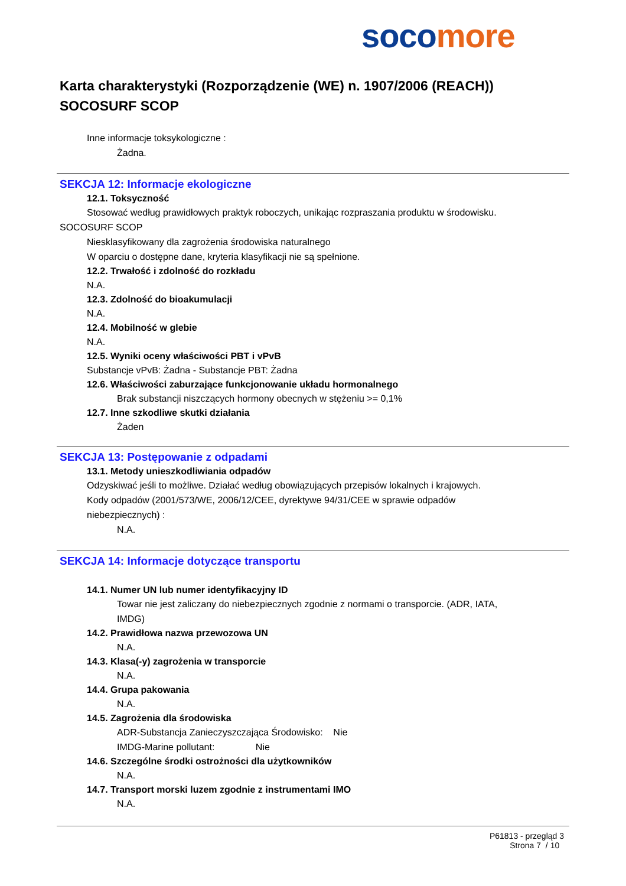soco more
Karta charakterystyki (Rozporządzenie (WE) n. 1907/2006 (REACH))
SOCOSURF SCOP
Inne informacje toksykologiczne :
Żadna.
SEKCJA 12: Informacje ekologiczne
12.1. Toksyczność
Stosować według prawidłowych praktyk roboczych, unikając rozpraszania produktu w środowisku.
SOCOSURF SCOP
Niesklasyfikowany dla zagrożenia środowiska naturalnego
W oparciu o dostępne dane, kryteria klasyfikacji nie są spełnione.
12.2. Trwałość i zdolność do rozkładu
N.A.
12.3. Zdolność do bioakumulacji
N.A.
12.4. Mobilność w glebie
N.A.
12.5. Wyniki oceny właściwości PBT i vPvB
Substancje vPvB: Żadna - Substancje PBT: Żadna
12.6. Właściwości zaburzające funkcjonowanie układu hormonalnego
Brak substancji niszczących hormony obecnych w stężeniu >= 0,1%
12.7. Inne szkodliwe skutki działania
Żaden
SEKCJA 13: Postępowanie z odpadami
13.1. Metody unieszkodliwiania odpadów
Odzyskiwać jeśli to możliwe. Działać według obowiązujących przepisów lokalnych i krajowych.
Kody odpadów (2001/573/WE, 2006/12/CEE, dyrektywe 94/31/CEE w sprawie odpadów
niebezpiecznych) :
N.A.
SEKCJA 14: Informacje dotyczące transportu
14.1. Numer UN lub numer identyfikacyjny ID
Towar nie jest zaliczany do niebezpiecznych zgodnie z normami o transporcie. (ADR, IATA,
IMDG)
14.2. Prawidłowa nazwa przewozowa UN
N.A.
14.3. Klasa(-y) zagrożenia w transporcie
N.A.
14.4. Grupa pakowania
N.A.
14.5. Zagrożenia dla środowiska
ADR-Substancja Zanieczyszczająca Środowisko: Nie
IMDG-Marine pollutant: Nie
14.6. Szczególne środki ostrożności dla użytkowników
N.A.
14.7. Transport morski luzem zgodnie z instrumentami IMO
N.A.
P61813 - przegląd 3
Strona 7 / 10